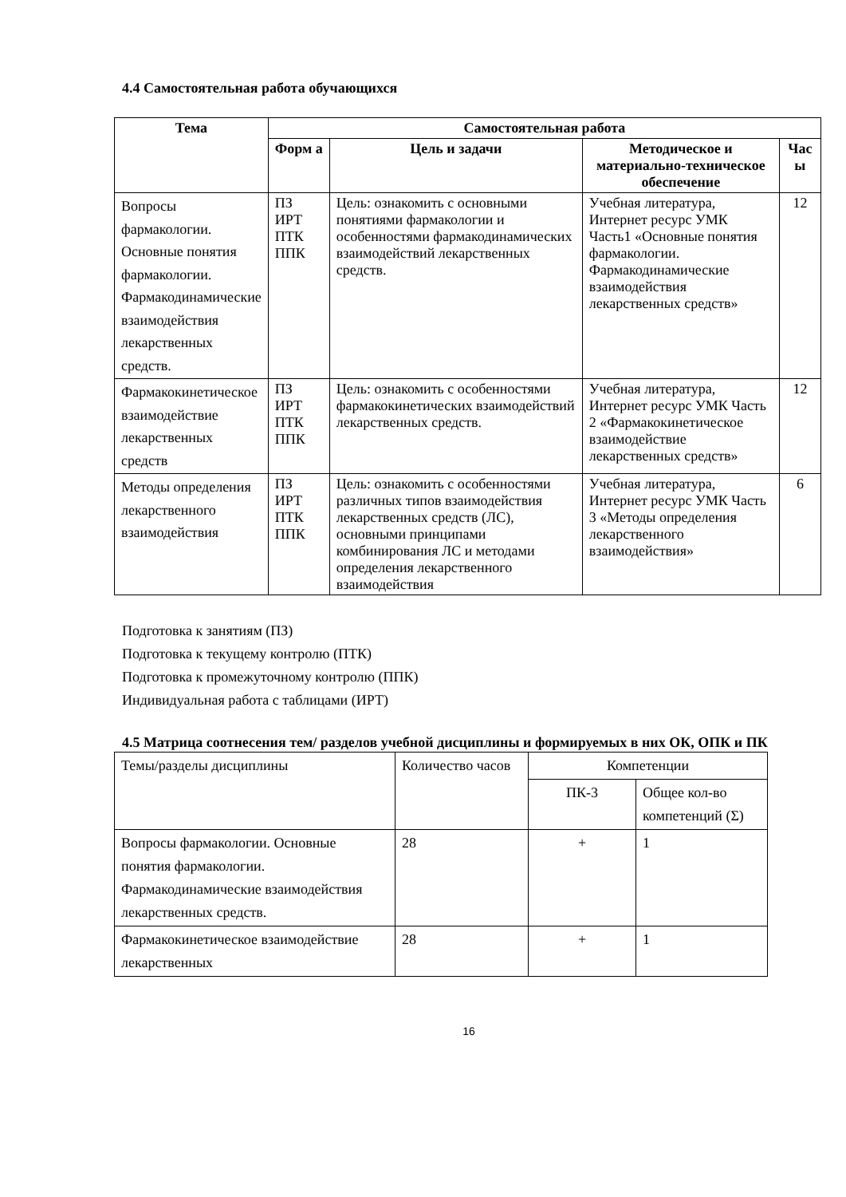4.4 Самостоятельная работа обучающихся
| Тема | Самостоятельная работа | | | |
| --- | --- | --- | --- | --- |
| | Форм а | Цель и задачи | Методическое и материально-техническое обеспечение | Час ы |
| Вопросы фармакологии. Основные понятия фармакологии. Фармакодинамические взаимодействия лекарственных средств. | ПЗ ИРТ ПТК ППК | Цель: ознакомить с основными понятиями фармакологии и особенностями фармакодинамических взаимодействий лекарственных средств. | Учебная литература, Интернет ресурс УМК Часть1 «Основные понятия фармакологии. Фармакодинамические взаимодействия лекарственных средств» | 12 |
| Фармакокинетическое взаимодействие лекарственных средств | ПЗ ИРТ ПТК ППК | Цель: ознакомить с особенностями фармакокинетических взаимодействий лекарственных средств. | Учебная литература, Интернет ресурс УМК Часть 2 «Фармакокинетическое взаимодействие лекарственных средств» | 12 |
| Методы определения лекарственного взаимодействия | ПЗ ИРТ ПТК ППК | Цель: ознакомить с особенностями различных типов взаимодействия лекарственных средств (ЛС), основными принципами комбинирования ЛС и методами определения лекарственного взаимодействия | Учебная литература, Интернет ресурс УМК Часть 3 «Методы определения лекарственного взаимодействия» | 6 |
Подготовка к занятиям (ПЗ)
Подготовка к текущему контролю (ПТК)
Подготовка к промежуточному контролю (ППК)
Индивидуальная работа с таблицами (ИРТ)
4.5 Матрица соотнесения тем/ разделов учебной дисциплины и формируемых в них ОК, ОПК и ПК
| Темы/разделы дисциплины | Количество часов | Компетенции | |
| | | ПК-3 | Общее кол-во компетенций (Σ) |
| Вопросы фармакологии. Основные понятия фармакологии. Фармакодинамические взаимодействия лекарственных средств. | 28 | + | 1 |
| Фармакокинетическое взаимодействие лекарственных | 28 | + | 1 |
16